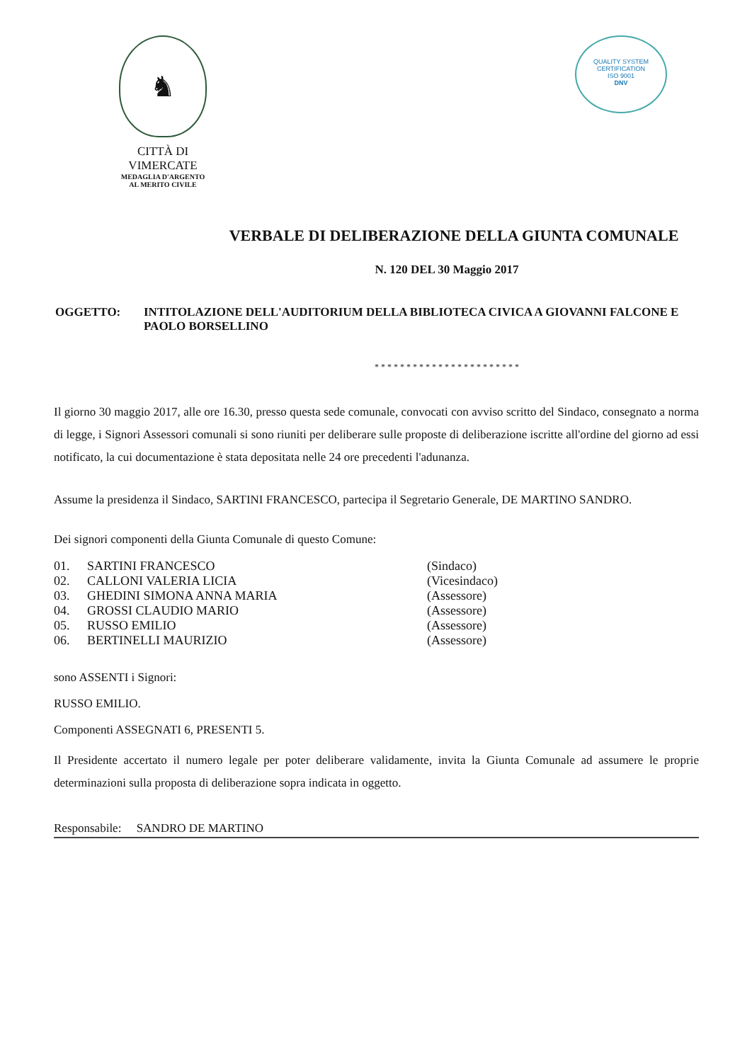♞
CITTÀ DI VIMERCATE
MEDAGLIA D'ARGENTO
AL MERITO CIVILE
QUALITY SYSTEM CERTIFICATION
ISO 9001
DNV
VERBALE DI DELIBERAZIONE DELLA GIUNTA COMUNALE
N. 120 DEL 30 Maggio 2017
OGGETTO: INTITOLAZIONE DELL'AUDITORIUM DELLA BIBLIOTECA CIVICA A GIOVANNI FALCONE E PAOLO BORSELLINO
* * * * * * * * * * * * * * * * * * * * * * *
Il giorno 30 maggio 2017, alle ore 16.30, presso questa sede comunale, convocati con avviso scritto del Sindaco, consegnato a norma di legge, i Signori Assessori comunali si sono riuniti per deliberare sulle proposte di deliberazione iscritte all'ordine del giorno ad essi notificato, la cui documentazione è stata depositata nelle 24 ore precedenti l'adunanza.
Assume la presidenza il Sindaco, SARTINI FRANCESCO, partecipa il Segretario Generale, DE MARTINO SANDRO.
Dei signori componenti della Giunta Comunale di questo Comune:
| 01. | SARTINI FRANCESCO | (Sindaco) |
| 02. | CALLONI VALERIA LICIA | (Vicesindaco) |
| 03. | GHEDINI SIMONA ANNA MARIA | (Assessore) |
| 04. | GROSSI CLAUDIO MARIO | (Assessore) |
| 05. | RUSSO EMILIO | (Assessore) |
| 06. | BERTINELLI MAURIZIO | (Assessore) |
sono ASSENTI i Signori:
RUSSO EMILIO.
Componenti ASSEGNATI 6, PRESENTI 5.
Il Presidente accertato il numero legale per poter deliberare validamente, invita la Giunta Comunale ad assumere le proprie determinazioni sulla proposta di deliberazione sopra indicata in oggetto.
Responsabile: SANDRO DE MARTINO